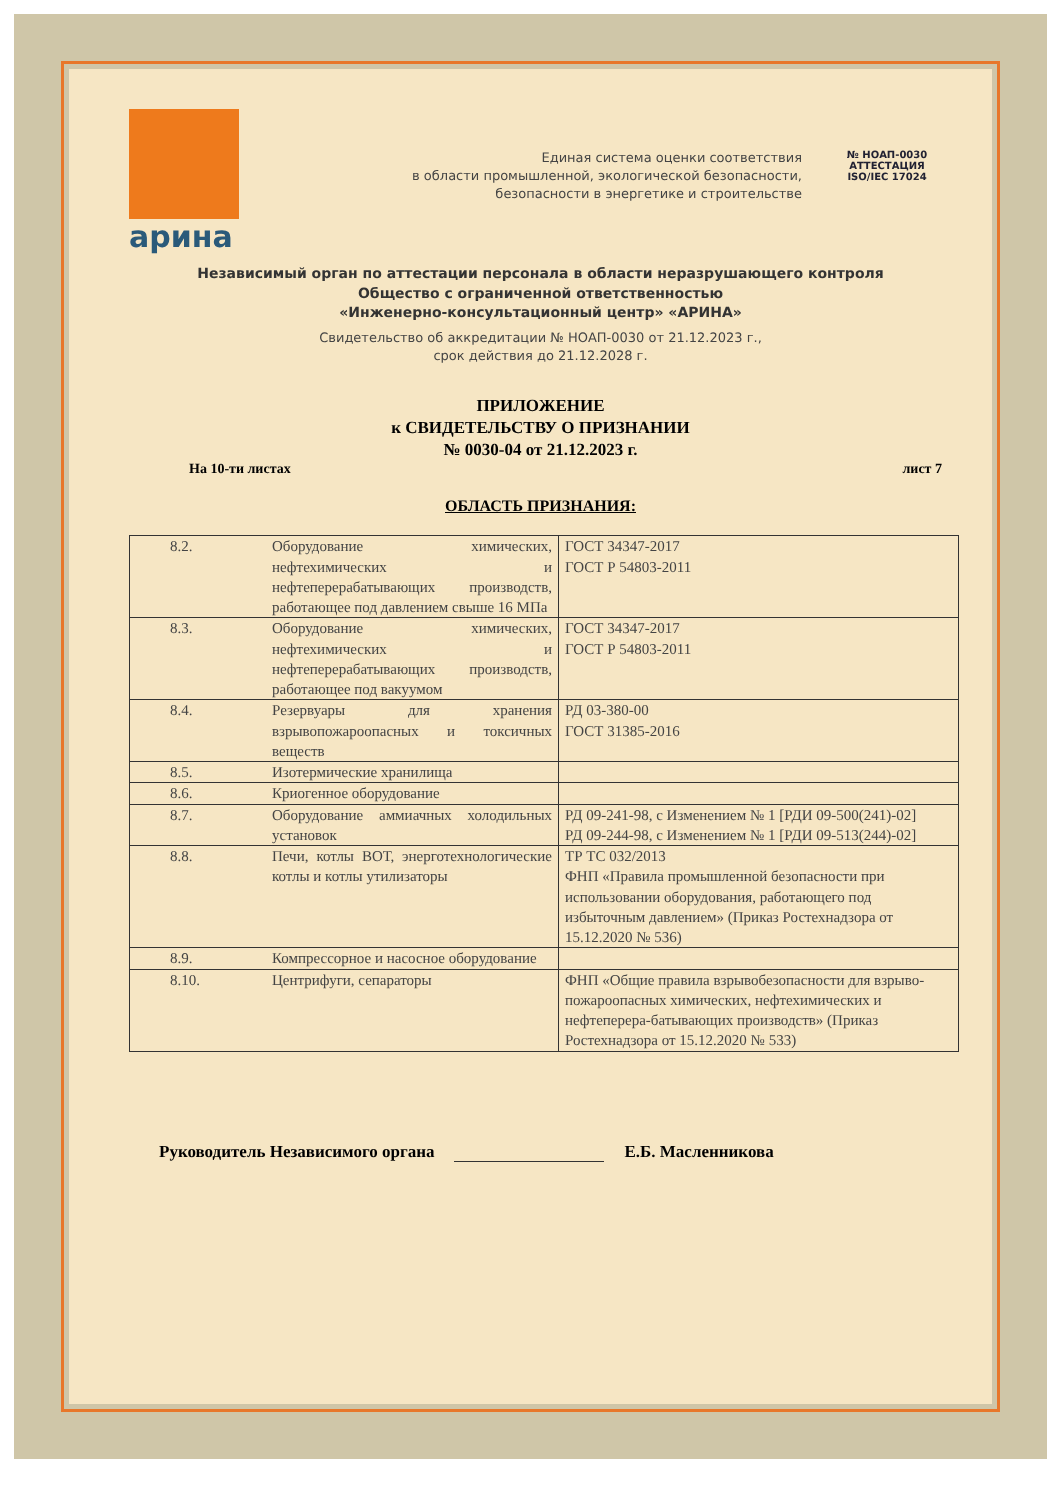арина
Единая система оценки соответствия
в области промышленной, экологической безопасности,
безопасности в энергетике и строительстве
№ НОАП-0030
АТТЕСТАЦИЯ
ISO/IEC 17024
Независимый орган по аттестации персонала в области неразрушающего контроля
Общество с ограниченной ответственностью
«Инженерно-консультационный центр» «АРИНА»
Свидетельство об аккредитации № НОАП-0030 от 21.12.2023 г.,
срок действия до 21.12.2028 г.
ПРИЛОЖЕНИЕ
к СВИДЕТЕЛЬСТВУ О ПРИЗНАНИИ
№ 0030-04 от 21.12.2023 г.
На 10-ти листах лист 7
ОБЛАСТЬ ПРИЗНАНИЯ:
| 8.2. | Оборудование химических, нефтехимических и нефтеперерабатывающих производств, работающее под давлением свыше 16 МПа | ГОСТ 34347-2017 ГОСТ Р 54803-2011 |
| 8.3. | Оборудование химических, нефтехимических и нефтеперерабатывающих производств, работающее под вакуумом | ГОСТ 34347-2017 ГОСТ Р 54803-2011 |
| 8.4. | Резервуары для хранения взрывопожароопасных и токсичных веществ | РД 03-380-00 ГОСТ 31385-2016 |
| 8.5. | Изотермические хранилища | |
| 8.6. | Криогенное оборудование | |
| 8.7. | Оборудование аммиачных холодильных установок | РД 09-241-98, с Изменением № 1 [РДИ 09-500(241)-02] РД 09-244-98, с Изменением № 1 [РДИ 09-513(244)-02] |
| 8.8. | Печи, котлы ВОТ, энерготехнологические котлы и котлы утилизаторы | ТР ТС 032/2013 ФНП «Правила промышленной безопасности при использовании оборудования, работающего под избыточным давлением» (Приказ Ростехнадзора от 15.12.2020 № 536) |
| 8.9. | Компрессорное и насосное оборудование | |
| 8.10. | Центрифуги, сепараторы | ФНП «Общие правила взрывобезопасности для взрыво-пожароопасных химических, нефтехимических и нефтеперера-батывающих производств» (Приказ Ростехнадзора от 15.12.2020 № 533) |
Руководитель Независимого органа Е.Б. Масленникова